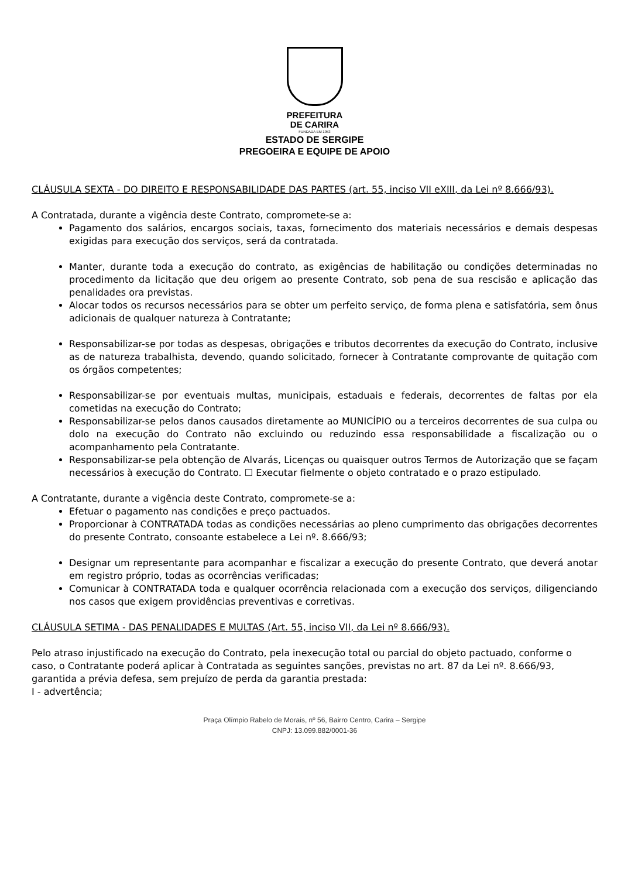PREFEITURA
DE CARIRA
FUNDADA EM 1953
ESTADO DE SERGIPE
PREGOEIRA E EQUIPE DE APOIO
CLÁUSULA SEXTA - DO DIREITO E RESPONSABILIDADE DAS PARTES (art. 55, inciso VII eXIII, da Lei nº 8.666/93).
A Contratada, durante a vigência deste Contrato, compromete-se a:
Pagamento dos salários, encargos sociais, taxas, fornecimento dos materiais necessários e demais despesas exigidas para execução dos serviços, será da contratada.
Manter, durante toda a execução do contrato, as exigências de habilitação ou condições determinadas no procedimento da licitação que deu origem ao presente Contrato, sob pena de sua rescisão e aplicação das penalidades ora previstas.
Alocar todos os recursos necessários para se obter um perfeito serviço, de forma plena e satisfatória, sem ônus adicionais de qualquer natureza à Contratante;
Responsabilizar-se por todas as despesas, obrigações e tributos decorrentes da execução do Contrato, inclusive as de natureza trabalhista, devendo, quando solicitado, fornecer à Contratante comprovante de quitação com os órgãos competentes;
Responsabilizar-se por eventuais multas, municipais, estaduais e federais, decorrentes de faltas por ela cometidas na execução do Contrato;
Responsabilizar-se pelos danos causados diretamente ao MUNICÍPIO ou a terceiros decorrentes de sua culpa ou dolo na execução do Contrato não excluindo ou reduzindo essa responsabilidade a fiscalização ou o acompanhamento pela Contratante.
Responsabilizar-se pela obtenção de Alvarás, Licenças ou quaisquer outros Termos de Autorização que se façam necessários à execução do Contrato. ☐ Executar fielmente o objeto contratado e o prazo estipulado.
A Contratante, durante a vigência deste Contrato, compromete-se a:
Efetuar o pagamento nas condições e preço pactuados.
Proporcionar à CONTRATADA todas as condições necessárias ao pleno cumprimento das obrigações decorrentes do presente Contrato, consoante estabelece a Lei nº. 8.666/93;
Designar um representante para acompanhar e fiscalizar a execução do presente Contrato, que deverá anotar em registro próprio, todas as ocorrências verificadas;
Comunicar à CONTRATADA toda e qualquer ocorrência relacionada com a execução dos serviços, diligenciando nos casos que exigem providências preventivas e corretivas.
CLÁUSULA SETIMA - DAS PENALIDADES E MULTAS (Art. 55, inciso VII, da Lei nº 8.666/93).
Pelo atraso injustificado na execução do Contrato, pela inexecução total ou parcial do objeto pactuado, conforme o caso, o Contratante poderá aplicar à Contratada as seguintes sanções, previstas no art. 87 da Lei nº. 8.666/93, garantida a prévia defesa, sem prejuízo de perda da garantia prestada:
I - advertência;
Praça Olímpio Rabelo de Morais, nº 56, Bairro Centro, Carira – Sergipe
CNPJ: 13.099.882/0001-36